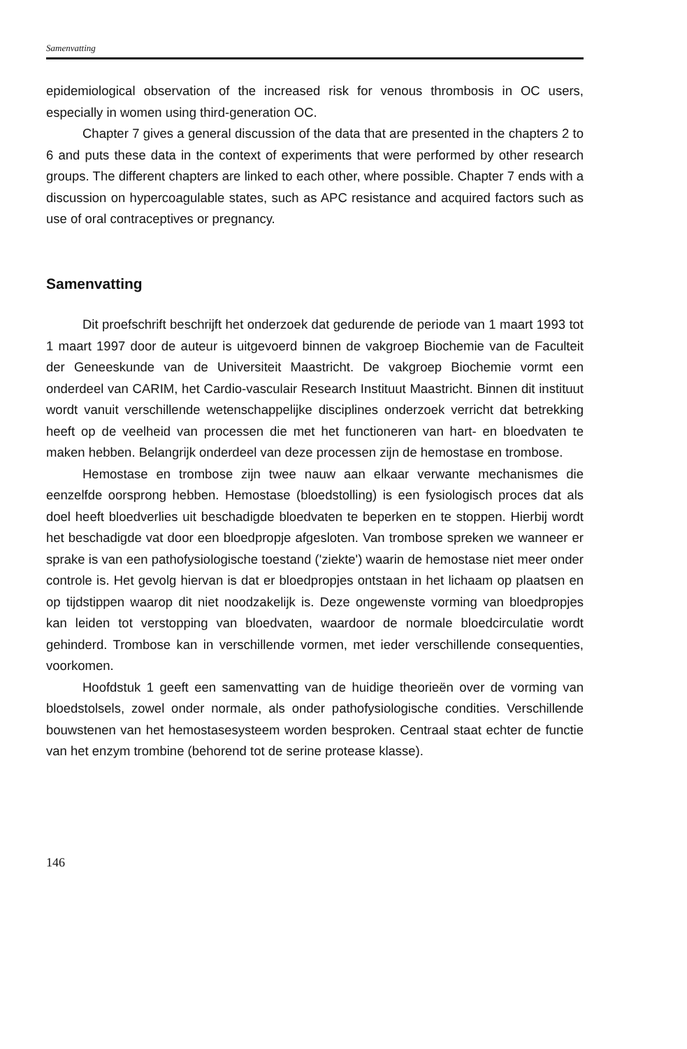Samenvatting
epidemiological observation of the increased risk for venous thrombosis in OC users, especially in women using third-generation OC.
Chapter 7 gives a general discussion of the data that are presented in the chapters 2 to 6 and puts these data in the context of experiments that were performed by other research groups. The different chapters are linked to each other, where possible. Chapter 7 ends with a discussion on hypercoagulable states, such as APC resistance and acquired factors such as use of oral contraceptives or pregnancy.
Samenvatting
Dit proefschrift beschrijft het onderzoek dat gedurende de periode van 1 maart 1993 tot 1 maart 1997 door de auteur is uitgevoerd binnen de vakgroep Biochemie van de Faculteit der Geneeskunde van de Universiteit Maastricht. De vakgroep Biochemie vormt een onderdeel van CARIM, het Cardio-vasculair Research Instituut Maastricht. Binnen dit instituut wordt vanuit verschillende wetenschappelijke disciplines onderzoek verricht dat betrekking heeft op de veelheid van processen die met het functioneren van hart- en bloedvaten te maken hebben. Belangrijk onderdeel van deze processen zijn de hemostase en trombose.
Hemostase en trombose zijn twee nauw aan elkaar verwante mechanismes die eenzelfde oorsprong hebben. Hemostase (bloedstolling) is een fysiologisch proces dat als doel heeft bloedverlies uit beschadigde bloedvaten te beperken en te stoppen. Hierbij wordt het beschadigde vat door een bloedpropje afgesloten. Van trombose spreken we wanneer er sprake is van een pathofysiologische toestand ('ziekte') waarin de hemostase niet meer onder controle is. Het gevolg hiervan is dat er bloedpropjes ontstaan in het lichaam op plaatsen en op tijdstippen waarop dit niet noodzakelijk is. Deze ongewenste vorming van bloedpropjes kan leiden tot verstopping van bloedvaten, waardoor de normale bloedcirculatie wordt gehinderd. Trombose kan in verschillende vormen, met ieder verschillende consequenties, voorkomen.
Hoofdstuk 1 geeft een samenvatting van de huidige theorieën over de vorming van bloedstolsels, zowel onder normale, als onder pathofysiologische condities. Verschillende bouwstenen van het hemostasesysteem worden besproken. Centraal staat echter de functie van het enzym trombine (behorend tot de serine protease klasse).
146